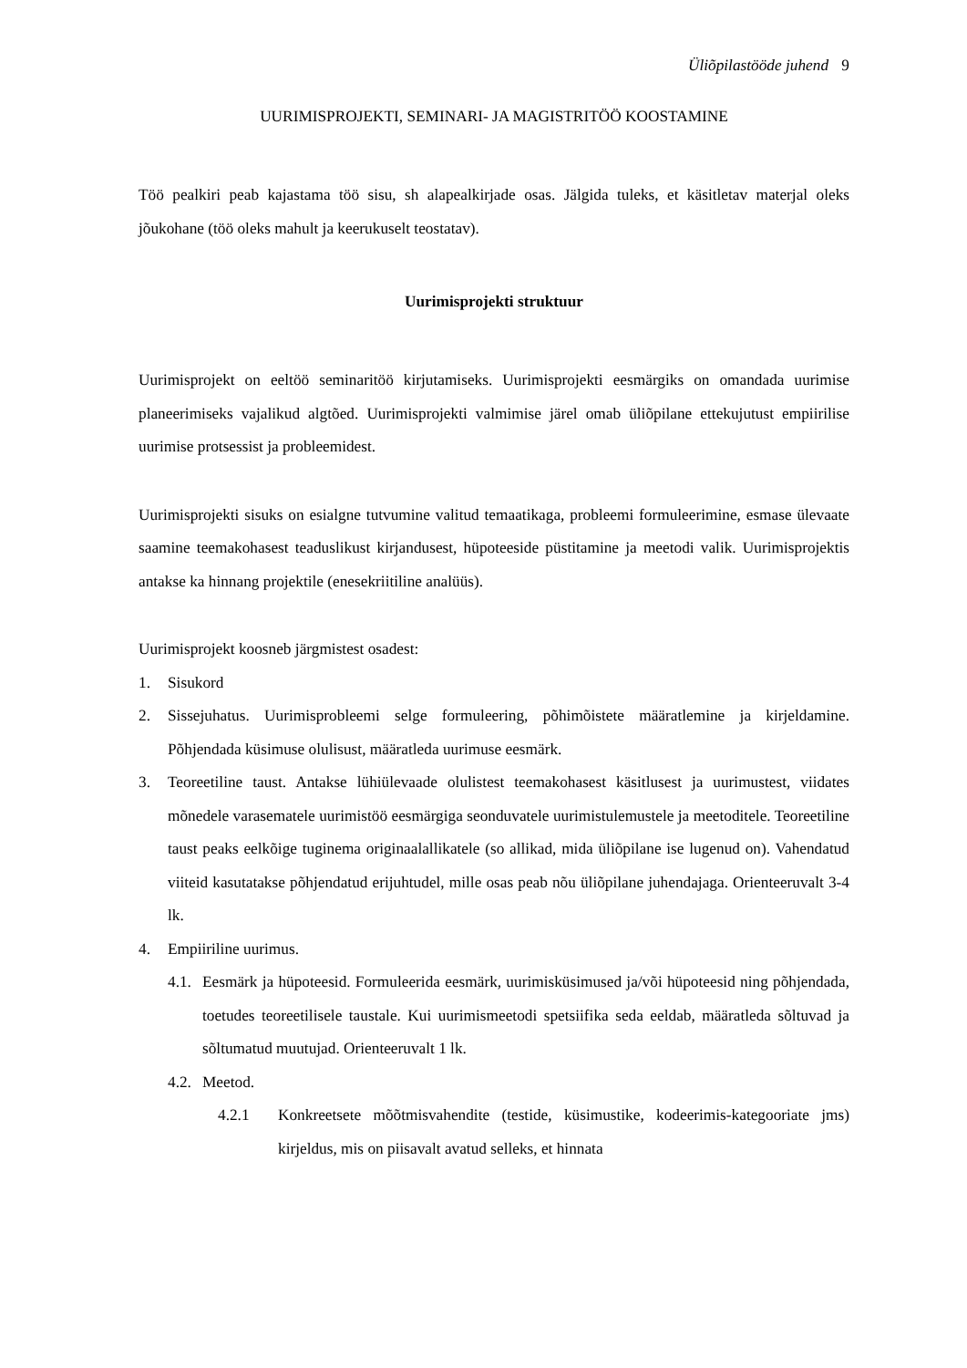Üliõpilastööde juhend 9
UURIMISPROJEKTI, SEMINARI- JA MAGISTRITÖÖ KOOSTAMINE
Töö pealkiri peab kajastama töö sisu, sh alapealkirjade osas. Jälgida tuleks, et käsitletav materjal oleks jõukohane (töö oleks mahult ja keerukuselt teostatav).
Uurimisprojekti struktuur
Uurimisprojekt on eeltöö seminaritöö kirjutamiseks. Uurimisprojekti eesmärgiks on omandada uurimise planeerimiseks vajalikud algtõed. Uurimisprojekti valmimise järel omab üliõpilane ettekujutust empiirilise uurimise protsessist ja probleemidest.
Uurimisprojekti sisuks on esialgne tutvumine valitud temaatikaga, probleemi formuleerimine, esmase ülevaate saamine teemakohasest teaduslikust kirjandusest, hüpoteeside püstitamine ja meetodi valik. Uurimisprojektis antakse ka hinnang projektile (enesekriitiline analüüs).
Uurimisprojekt koosneb järgmistest osadest:
1. Sisukord
2. Sissejuhatus. Uurimisprobleemi selge formuleering, põhimõistete määratlemine ja kirjeldamine. Põhjendada küsimuse olulisust, määratleda uurimuse eesmärk.
3. Teoreetiline taust. Antakse lühiülevaade olulistest teemakohasest käsitlusest ja uurimustest, viidates mõnedele varasematele uurimistöö eesmärgiga seonduvatele uurimistulemustele ja meetoditele. Teoreetiline taust peaks eelkõige tuginema originaalallikatele (so allikad, mida üliõpilane ise lugenud on). Vahendatud viiteid kasutatakse põhjendatud erijuhtudel, mille osas peab nõu üliõpilane juhendajaga. Orienteeruvalt 3-4 lk.
4. Empiiriline uurimus.
4.1. Eesmärk ja hüpoteesid. Formuleerida eesmärk, uurimisküsimused ja/või hüpoteesid ning põhjendada, toetudes teoreetilisele taustale. Kui uurimismeetodi spetsiifika seda eeldab, määratleda sõltuvad ja sõltumatud muutujad. Orienteeruvalt 1 lk.
4.2. Meetod.
4.2.1 Konkreetsete mõõtmisvahendite (testide, küsimustike, kodeerimis-kategooriate jms) kirjeldus, mis on piisavalt avatud selleks, et hinnata